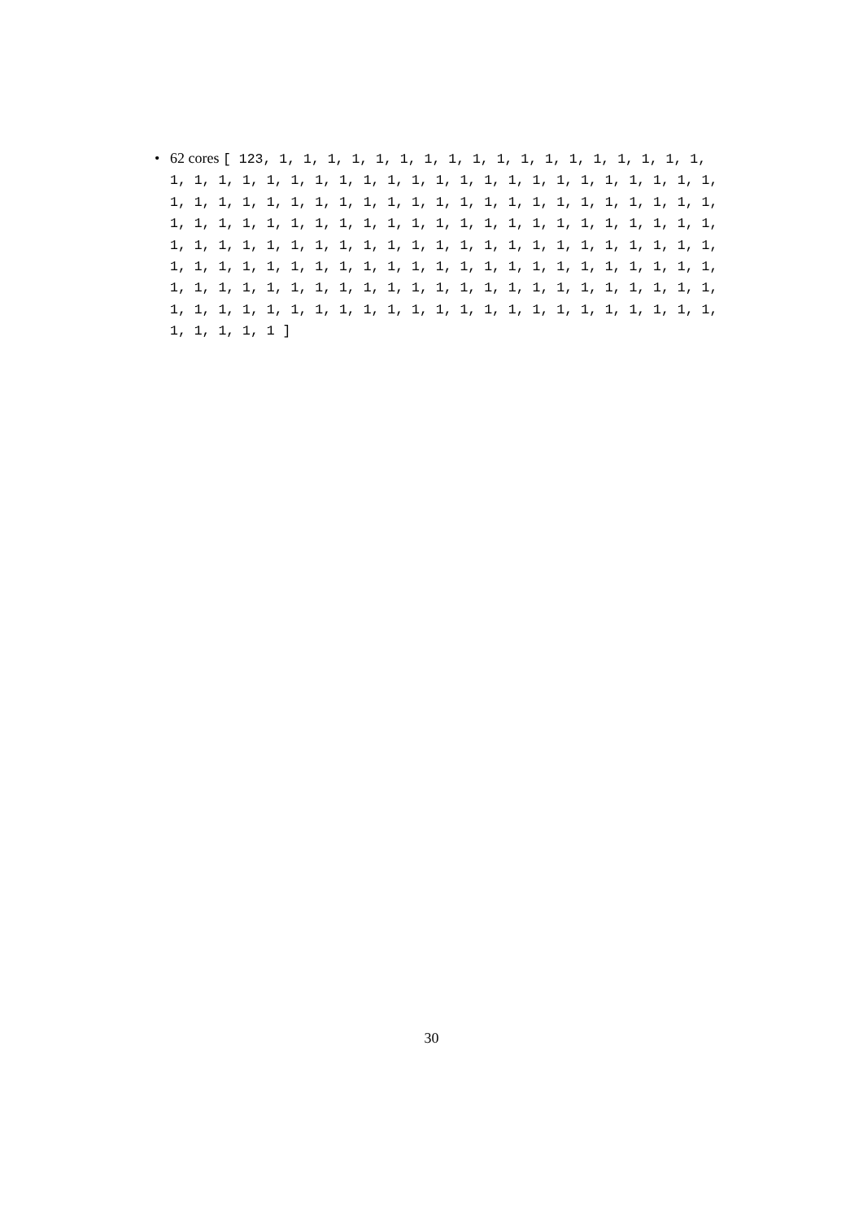• 62 cores [ 123, 1, 1, 1, 1, 1, 1, 1, 1, 1, 1, 1, 1, 1, 1, 1, 1, 1, 1, 1, 1, 1, 1, 1, 1, 1, 1, 1, 1, 1, 1, 1, 1, 1, 1, 1, 1, 1, 1, 1, 1, 1, 1, 1, 1, 1, 1, 1, 1, 1, 1, 1, 1, 1, 1, 1, 1, 1, 1, 1, 1, 1, 1, 1, 1, 1, 1, 1, 1, 1, 1, 1, 1, 1, 1, 1, 1, 1, 1, 1, 1, 1, 1, 1, 1, 1, 1, 1, 1, 1, 1, 1, 1, 1, 1, 1, 1, 1, 1, 1, 1, 1, 1, 1, 1, 1, 1, 1, 1, 1, 1, 1, 1, 1, 1, 1, 1, 1, 1, 1, 1, 1, 1, 1, 1, 1, 1, 1, 1, 1, 1, 1, 1, 1, 1, 1, 1, 1, 1, 1, 1, 1, 1, 1, 1, 1, 1, 1, 1, 1, 1, 1, 1, 1, 1, 1, 1, 1, 1, 1, 1, 1, 1, 1, 1, 1, 1, 1, 1, 1, 1, 1, 1, 1, 1, 1, 1, 1, 1, 1, 1, 1, 1, 1, 1 ]
30